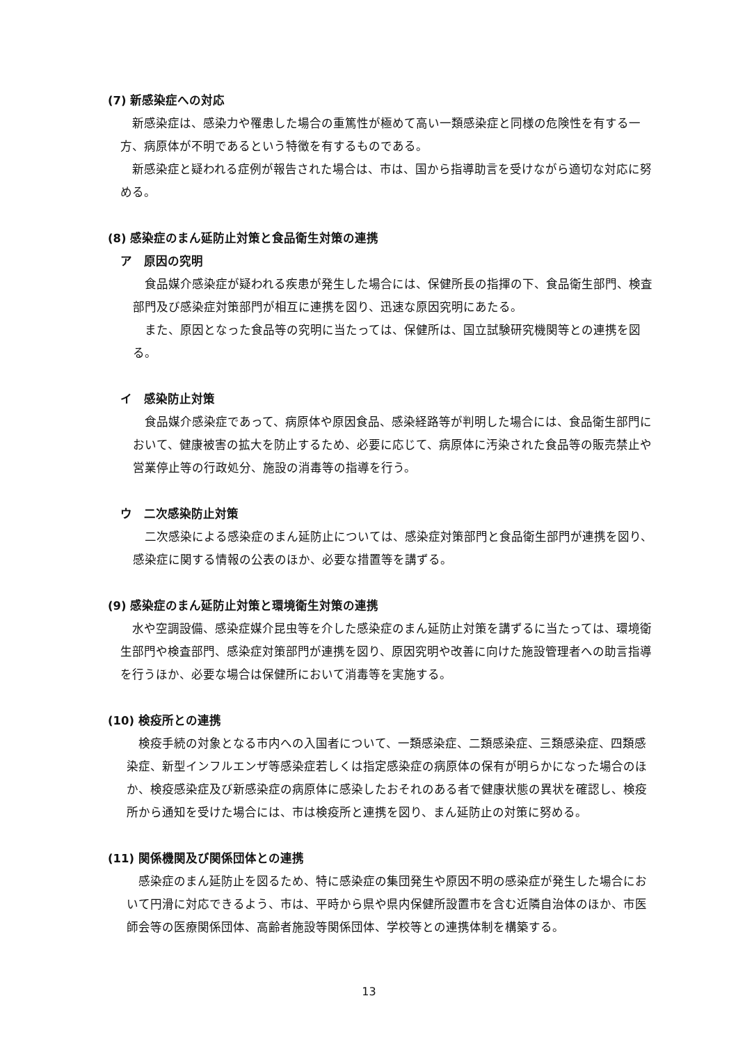(7) 新感染症への対応
新感染症は、感染力や罹患した場合の重篤性が極めて高い一類感染症と同様の危険性を有する一方、病原体が不明であるという特徴を有するものである。
新感染症と疑われる症例が報告された場合は、市は、国から指導助言を受けながら適切な対応に努める。
(8) 感染症のまん延防止対策と食品衛生対策の連携
ア　原因の究明
食品媒介感染症が疑われる疾患が発生した場合には、保健所長の指揮の下、食品衛生部門、検査部門及び感染症対策部門が相互に連携を図り、迅速な原因究明にあたる。
また、原因となった食品等の究明に当たっては、保健所は、国立試験研究機関等との連携を図る。
イ　感染防止対策
食品媒介感染症であって、病原体や原因食品、感染経路等が判明した場合には、食品衛生部門において、健康被害の拡大を防止するため、必要に応じて、病原体に汚染された食品等の販売禁止や営業停止等の行政処分、施設の消毒等の指導を行う。
ウ　二次感染防止対策
二次感染による感染症のまん延防止については、感染症対策部門と食品衛生部門が連携を図り、感染症に関する情報の公表のほか、必要な措置等を講ずる。
(9) 感染症のまん延防止対策と環境衛生対策の連携
水や空調設備、感染症媒介昆虫等を介した感染症のまん延防止対策を講ずるに当たっては、環境衛生部門や検査部門、感染症対策部門が連携を図り、原因究明や改善に向けた施設管理者への助言指導を行うほか、必要な場合は保健所において消毒等を実施する。
(10) 検疫所との連携
検疫手続の対象となる市内への入国者について、一類感染症、二類感染症、三類感染症、四類感染症、新型インフルエンザ等感染症若しくは指定感染症の病原体の保有が明らかになった場合のほか、検疫感染症及び新感染症の病原体に感染したおそれのある者で健康状態の異状を確認し、検疫所から通知を受けた場合には、市は検疫所と連携を図り、まん延防止の対策に努める。
(11) 関係機関及び関係団体との連携
感染症のまん延防止を図るため、特に感染症の集団発生や原因不明の感染症が発生した場合において円滑に対応できるよう、市は、平時から県や県内保健所設置市を含む近隣自治体のほか、市医師会等の医療関係団体、高齢者施設等関係団体、学校等との連携体制を構築する。
13